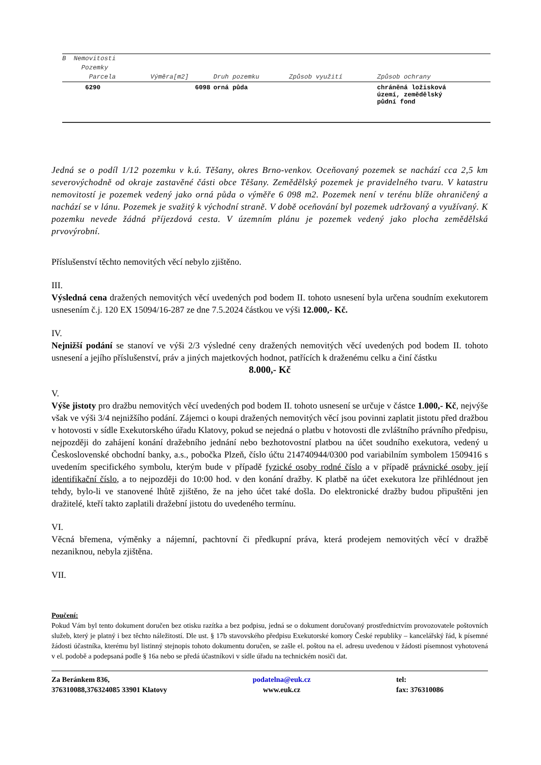| B Nemovitosti | | | | |
| --- | --- | --- | --- | --- |
| Pozemky | | | | |
| Parcela | Výměra[m2] | Druh pozemku | Způsob využití | Způsob ochrany |
| 6290 | 6098 | orná půda | | chráněná ložisková území, zemědělský půdní fond |
Jedná se o podíl 1/12 pozemku v k.ú. Těšany, okres Brno-venkov. Oceňovaný pozemek se nachází cca 2,5 km severovýchodně od okraje zastavěné části obce Těšany. Zemědělský pozemek je pravidelného tvaru. V katastru nemovitostí je pozemek vedený jako orná půda o výměře 6 098 m2. Pozemek není v terénu blíže ohraničený a nachází se v lánu. Pozemek je svažitý k východní straně. V době oceňování byl pozemek udržovaný a využívaný. K pozemku nevede žádná příjezdová cesta. V územním plánu je pozemek vedený jako plocha zemědělská prvovýrobní.
Příslušenství těchto nemovitých věcí nebylo zjištěno.
III.
Výsledná cena dražených nemovitých věcí uvedených pod bodem II. tohoto usnesení byla určena soudním exekutorem usnesením č.j. 120 EX 15094/16-287 ze dne 7.5.2024 částkou ve výši 12.000,- Kč.
IV.
Nejnižší podání se stanoví ve výši 2/3 výsledné ceny dražených nemovitých věcí uvedených pod bodem II. tohoto usnesení a jejího příslušenství, práv a jiných majetkových hodnot, patřících k draženému celku a činí částku
8.000,- Kč
V.
Výše jistoty pro dražbu nemovitých věcí uvedených pod bodem II. tohoto usnesení se určuje v částce 1.000,- Kč, nejvýše však ve výši 3/4 nejnižšího podání. Zájemci o koupi dražených nemovitých věcí jsou povinni zaplatit jistotu před dražbou v hotovosti v sídle Exekutorského úřadu Klatovy, pokud se nejedná o platbu v hotovosti dle zvláštního právního předpisu, nejpozději do zahájení konání dražebního jednání nebo bezhotovostní platbou na účet soudního exekutora, vedený u Československé obchodní banky, a.s., pobočka Plzeň, číslo účtu 214740944/0300 pod variabilním symbolem 1509416 s uvedením specifického symbolu, kterým bude v případě fyzické osoby rodné číslo a v případě právnické osoby její identifikační číslo, a to nejpozději do 10:00 hod. v den konání dražby. K platbě na účet exekutora lze přihlédnout jen tehdy, bylo-li ve stanovené lhůtě zjištěno, že na jeho účet také došla. Do elektronické dražby budou připuštěni jen dražitelé, kteří takto zaplatili dražební jistotu do uvedeného termínu.
VI.
Věcná břemena, výměnky a nájemní, pachtovní či předkupní práva, která prodejem nemovitých věcí v dražbě nezaniknou, nebyla zjištěna.
VII.
Poučení:
Pokud Vám byl tento dokument doručen bez otisku razítka a bez podpisu, jedná se o dokument doručovaný prostřednictvím provozovatele poštovních služeb, který je platný i bez těchto náležitostí. Dle ust. § 17b stavovského předpisu Exekutorské komory České republiky – kancelářský řád, k písemné žádosti účastníka, kterému byl listinný stejnopis tohoto dokumentu doručen, se zašle el. poštou na el. adresu uvedenou v žádosti písemnost vyhotovená v el. podobě a podepsaná podle § 16a nebo se předá účastníkovi v sídle úřadu na technickém nosiči dat.
Za Beránkem 836,
376310088,376324085 33901 Klatovy
podatelna@euk.cz
www.euk.cz
tel:
fax: 376310086